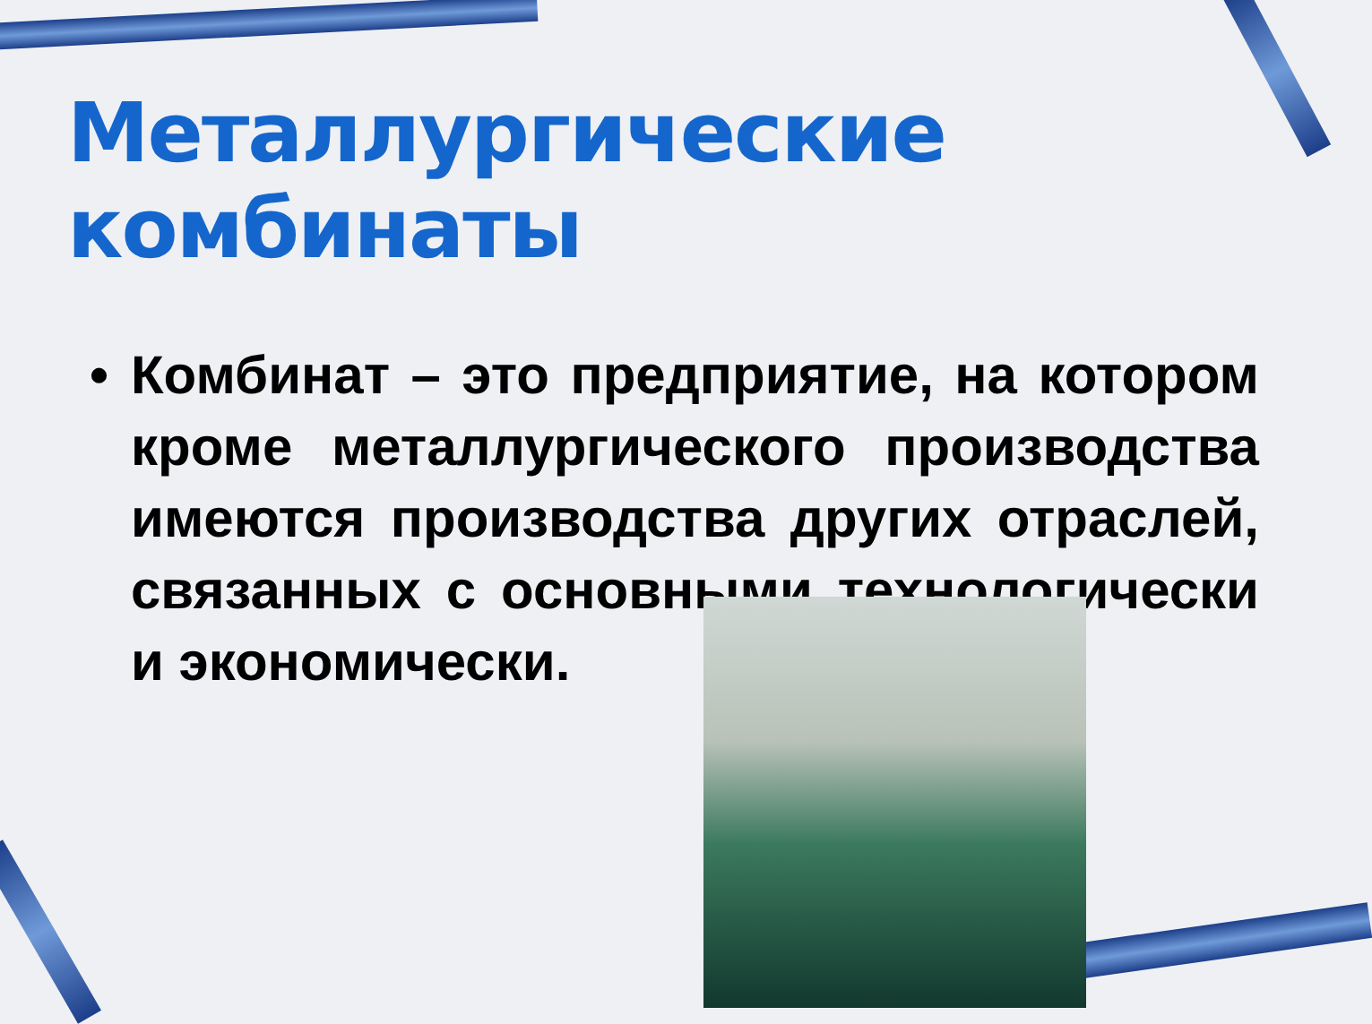Металлургические комбинаты
• Комбинат – это предприятие, на котором кроме металлургического производства имеются производства других отраслей, связанных с основными технологически и экономически.